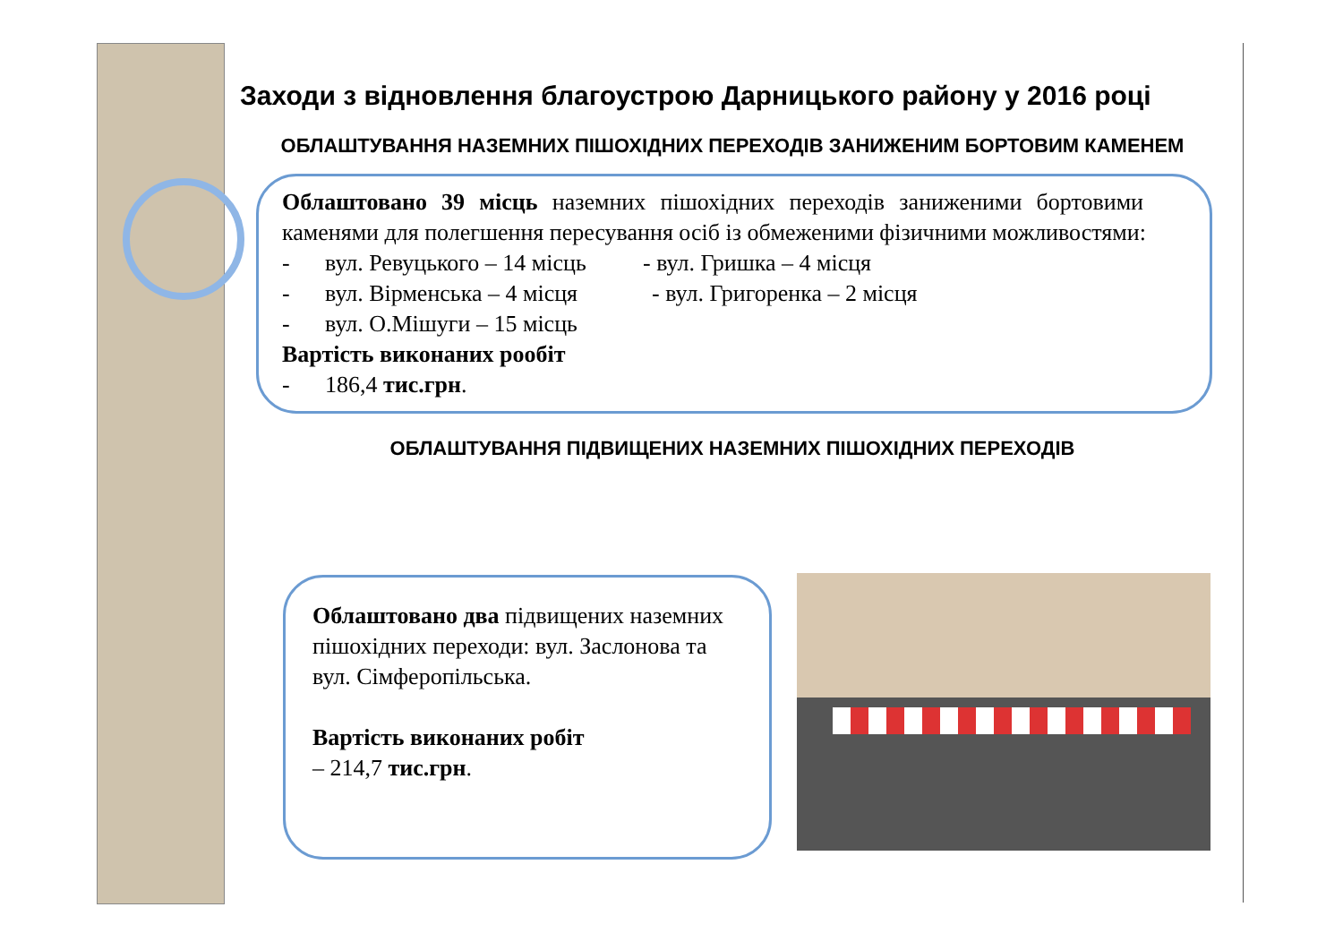Заходи з відновлення благоустрою Дарницького району у 2016 році
ОБЛАШТУВАННЯ НАЗЕМНИХ ПІШОХІДНИХ ПЕРЕХОДІВ ЗАНИЖЕНИМ БОРТОВИМ КАМЕНЕМ
Облаштовано 39 місць наземних пішохідних переходів заниженими бортовими каменями для полегшення пересування осіб із обмеженими фізичними можливостями:
- вул. Ревуцького – 14 місць - вул. Гришка – 4 місця
- вул. Вірменська – 4 місця - вул. Григоренка – 2 місця
- вул. О.Мішуги – 15 місць
Вартість виконаних рообіт
- 186,4 тис.грн.
ОБЛАШТУВАННЯ ПІДВИЩЕНИХ НАЗЕМНИХ ПІШОХІДНИХ ПЕРЕХОДІВ
Облаштовано два підвищених наземних пішохідних переходи: вул. Заслонова та вул. Сімферопільська.
Вартість виконаних робіт
– 214,7 тис.грн.